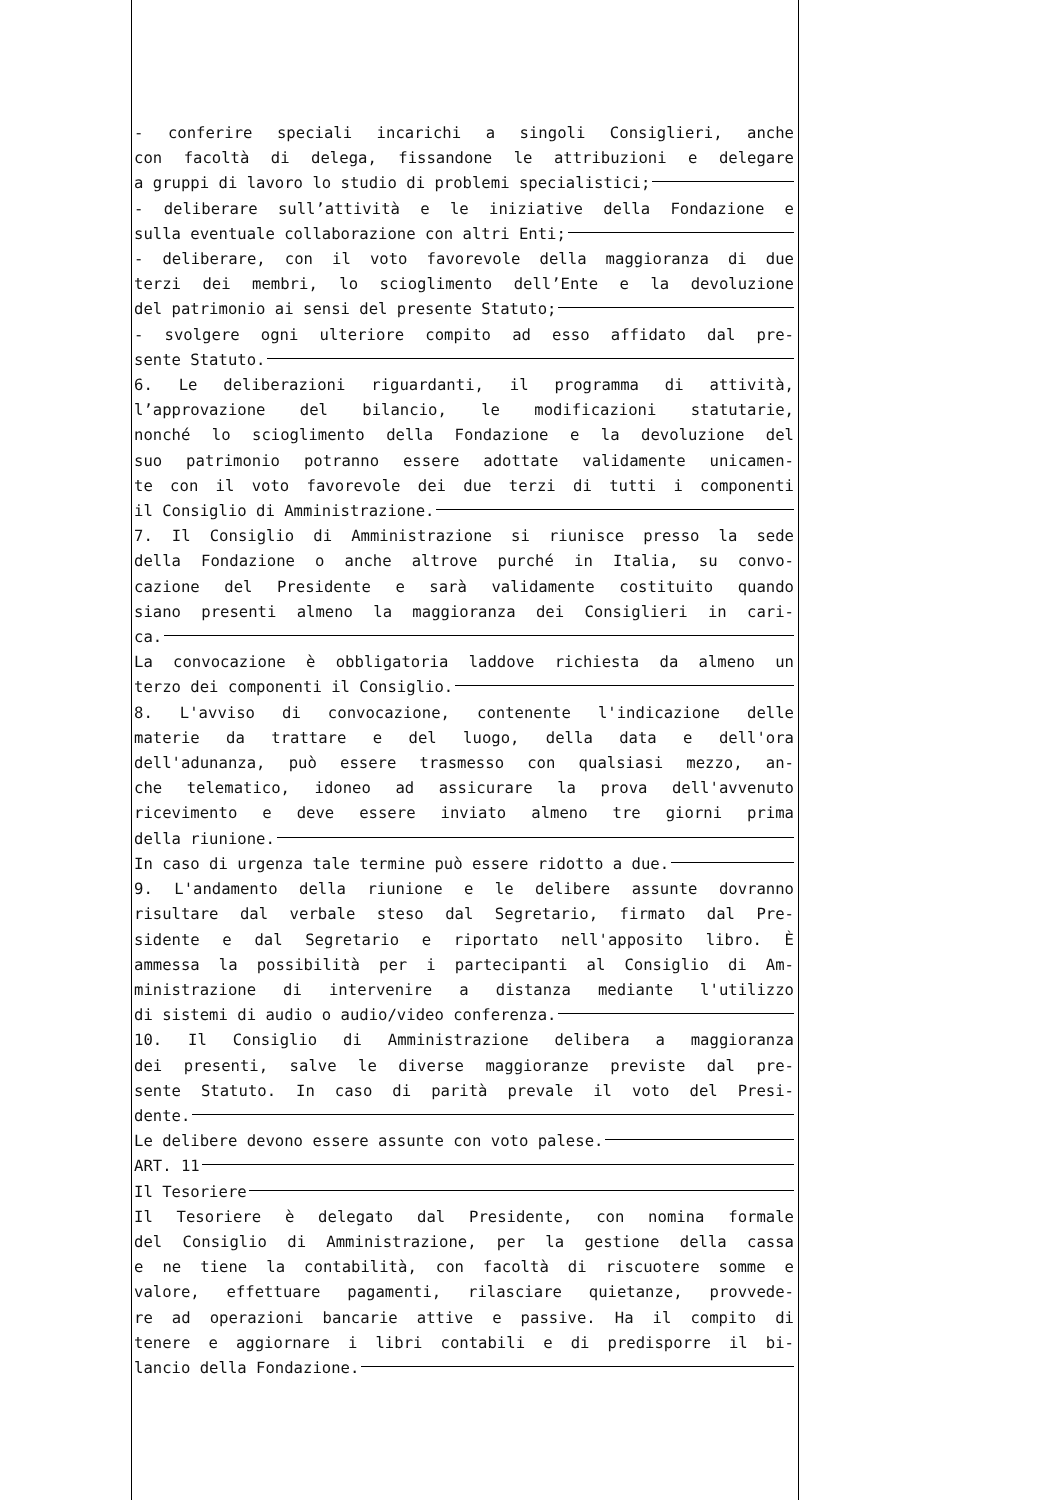- conferire speciali incarichi a singoli Consiglieri, anche
con facoltà di delega, fissandone le attribuzioni e delegare
a gruppi di lavoro lo studio di problemi specialistici;
- deliberare sull’attività e le iniziative della Fondazione e
sulla eventuale collaborazione con altri Enti;
- deliberare, con il voto favorevole della maggioranza di due
terzi dei membri, lo scioglimento dell’Ente e la devoluzione
del patrimonio ai sensi del presente Statuto;
- svolgere ogni ulteriore compito ad esso affidato dal pre-
sente Statuto.
6. Le deliberazioni riguardanti, il programma di attività,
l’approvazione del bilancio, le modificazioni statutarie,
nonché lo scioglimento della Fondazione e la devoluzione del
suo patrimonio potranno essere adottate validamente unicamen-
te con il voto favorevole dei due terzi di tutti i componenti
il Consiglio di Amministrazione.
7. Il Consiglio di Amministrazione si riunisce presso la sede
della Fondazione o anche altrove purché in Italia, su convo-
cazione del Presidente e sarà validamente costituito quando
siano presenti almeno la maggioranza dei Consiglieri in cari-
ca.
La convocazione è obbligatoria laddove richiesta da almeno un
terzo dei componenti il Consiglio.
8. L'avviso di convocazione, contenente l'indicazione delle
materie da trattare e del luogo, della data e dell'ora
dell'adunanza, può essere trasmesso con qualsiasi mezzo, an-
che telematico, idoneo ad assicurare la prova dell'avvenuto
ricevimento e deve essere inviato almeno tre giorni prima
della riunione.
In caso di urgenza tale termine può essere ridotto a due.
9. L'andamento della riunione e le delibere assunte dovranno
risultare dal verbale steso dal Segretario, firmato dal Pre-
sidente e dal Segretario e riportato nell'apposito libro. È
ammessa la possibilità per i partecipanti al Consiglio di Am-
ministrazione di intervenire a distanza mediante l'utilizzo
di sistemi di audio o audio/video conferenza.
10. Il Consiglio di Amministrazione delibera a maggioranza
dei presenti, salve le diverse maggioranze previste dal pre-
sente Statuto. In caso di parità prevale il voto del Presi-
dente.
Le delibere devono essere assunte con voto palese.
ART. 11
Il Tesoriere
Il Tesoriere è delegato dal Presidente, con nomina formale
del Consiglio di Amministrazione, per la gestione della cassa
e ne tiene la contabilità, con facoltà di riscuotere somme e
valore, effettuare pagamenti, rilasciare quietanze, provvede-
re ad operazioni bancarie attive e passive. Ha il compito di
tenere e aggiornare i libri contabili e di predisporre il bi-
lancio della Fondazione.